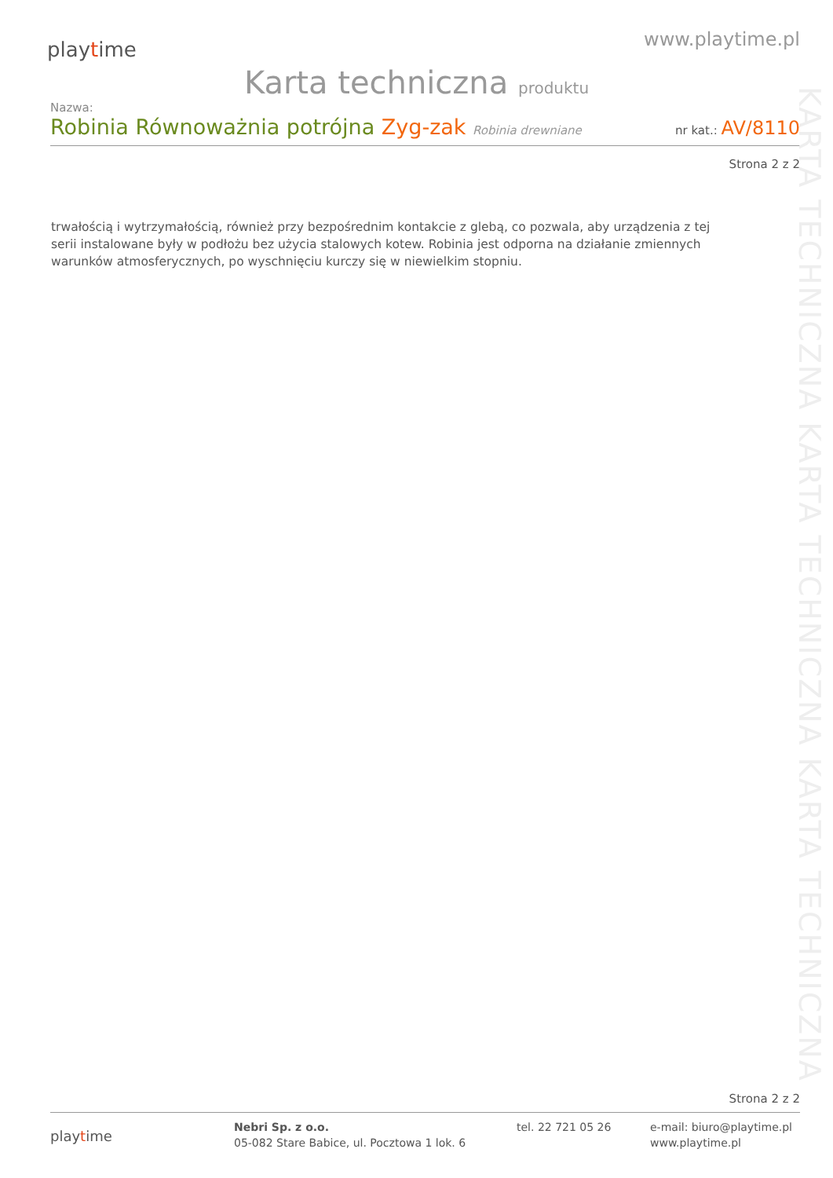playtime
www.playtime.pl
Karta techniczna produktu
Nazwa:
Robinia Równoważnia potrójna Zyg-zak Robinia drewniane
nr kat.: AV/8110
Strona 2 z 2
trwałością i wytrzymałością, również przy bezpośrednim kontakcie z glebą, co pozwala, aby urządzenia z tej serii instalowane były w podłożu bez użycia stalowych kotew. Robinia jest odporna na działanie zmiennych warunków atmosferycznych, po wyschnięciu kurczy się w niewielkim stopniu.
KARTA TECHNICZNA KARTA TECHNICZNA KARTA TECHNICZNA
Strona 2 z 2
playtime
Nebri Sp. z o.o.
05-082 Stare Babice, ul. Pocztowa 1 lok. 6
tel. 22 721 05 26 e-mail: biuro@playtime.pl
www.playtime.pl